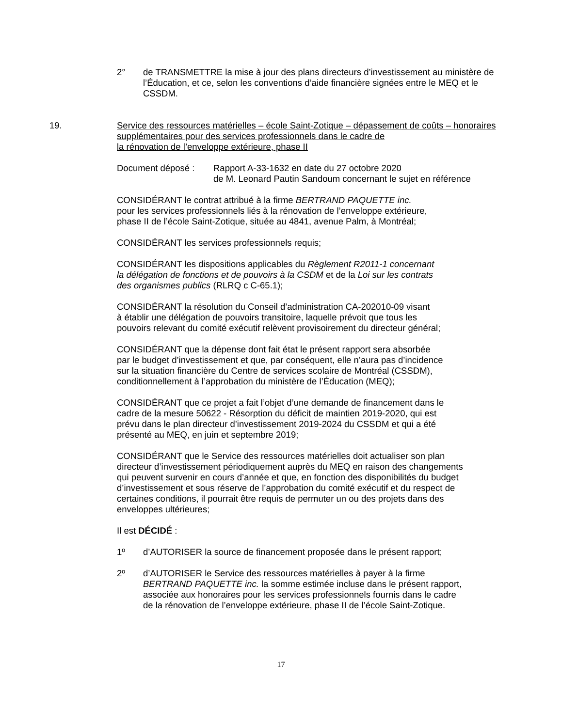2° de TRANSMETTRE la mise à jour des plans directeurs d’investissement au ministère de l’Éducation, et ce, selon les conventions d’aide financière signées entre le MEQ et le CSSDM.
19. Service des ressources matérielles – école Saint-Zotique – dépassement de coûts – honoraires supplémentaires pour des services professionnels dans le cadre de
la rénovation de l’enveloppe extérieure, phase II
Document déposé : Rapport A-33-1632 en date du 27 octobre 2020
de M. Leonard Pautin Sandoum concernant le sujet en référence
CONSIDÉRANT le contrat attribué à la firme BERTRAND PAQUETTE inc.
pour les services professionnels liés à la rénovation de l’enveloppe extérieure,
phase II de l’école Saint-Zotique, située au 4841, avenue Palm, à Montréal;
CONSIDÉRANT les services professionnels requis;
CONSIDÉRANT les dispositions applicables du Règlement R2011-1 concernant
la délégation de fonctions et de pouvoirs à la CSDM et de la Loi sur les contrats
des organismes publics (RLRQ c C-65.1);
CONSIDÉRANT la résolution du Conseil d’administration CA-202010-09 visant
à établir une délégation de pouvoirs transitoire, laquelle prévoit que tous les
pouvoirs relevant du comité exécutif relèvent provisoirement du directeur général;
CONSIDÉRANT que la dépense dont fait état le présent rapport sera absorbée
par le budget d’investissement et que, par conséquent, elle n’aura pas d’incidence
sur la situation financière du Centre de services scolaire de Montréal (CSSDM),
conditionnellement à l’approbation du ministère de l’Éducation (MEQ);
CONSIDÉRANT que ce projet a fait l’objet d’une demande de financement dans le
cadre de la mesure 50622 - Résorption du déficit de maintien 2019-2020, qui est
prévu dans le plan directeur d’investissement 2019-2024 du CSSDM et qui a été
présenté au MEQ, en juin et septembre 2019;
CONSIDÉRANT que le Service des ressources matérielles doit actualiser son plan
directeur d’investissement périodiquement auprès du MEQ en raison des changements
qui peuvent survenir en cours d’année et que, en fonction des disponibilités du budget
d’investissement et sous réserve de l’approbation du comité exécutif et du respect de
certaines conditions, il pourrait être requis de permuter un ou des projets dans des
enveloppes ultérieures;
Il est DÉCIDÉ :
1º d’AUTORISER la source de financement proposée dans le présent rapport;
2º d’AUTORISER le Service des ressources matérielles à payer à la firme
BERTRAND PAQUETTE inc. la somme estimée incluse dans le présent rapport,
associée aux honoraires pour les services professionnels fournis dans le cadre
de la rénovation de l’enveloppe extérieure, phase II de l’école Saint-Zotique.
17